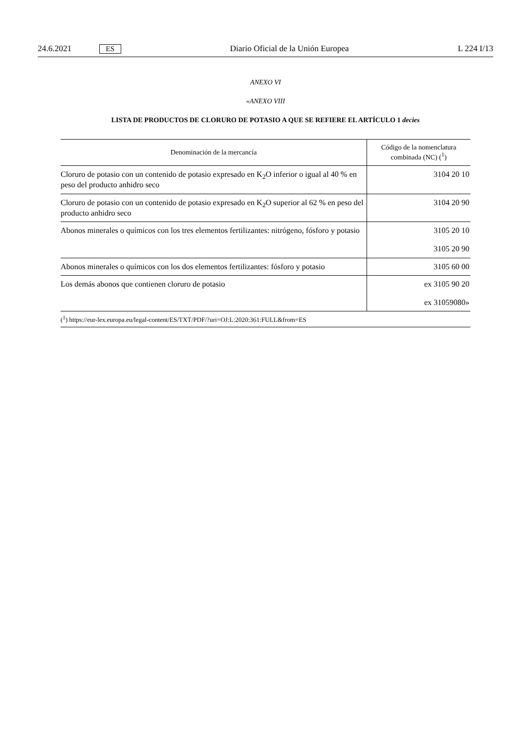24.6.2021 ES Diario Oficial de la Unión Europea L 224 I/13
ANEXO VI
«ANEXO VIII
LISTA DE PRODUCTOS DE CLORURO DE POTASIO A QUE SE REFIERE EL ARTÍCULO 1 decies
| Denominación de la mercancía | Código de la nomenclatura combinada (NC) (<sup>1</sup>) |
| --- | --- |
| Cloruro de potasio con un contenido de potasio expresado en K<sub>2</sub>O inferior o igual al 40 % en peso del producto anhidro seco | 3104 20 10 |
| Cloruro de potasio con un contenido de potasio expresado en K<sub>2</sub>O superior al 62 % en peso del producto anhidro seco | 3104 20 90 |
| Abonos minerales o químicos con los tres elementos fertilizantes: nitrógeno, fósforo y potasio | 3105 20 10 3105 20 90 |
| Abonos minerales o químicos con los dos elementos fertilizantes: fósforo y potasio | 3105 60 00 |
| Los demás abonos que contienen cloruro de potasio | ex 3105 90 20 ex 31059080» |
| (<sup>1</sup>) https://eur-lex.europa.eu/legal-content/ES/TXT/PDF/?uri=OJ:L:2020:361:FULL&from=ES | |